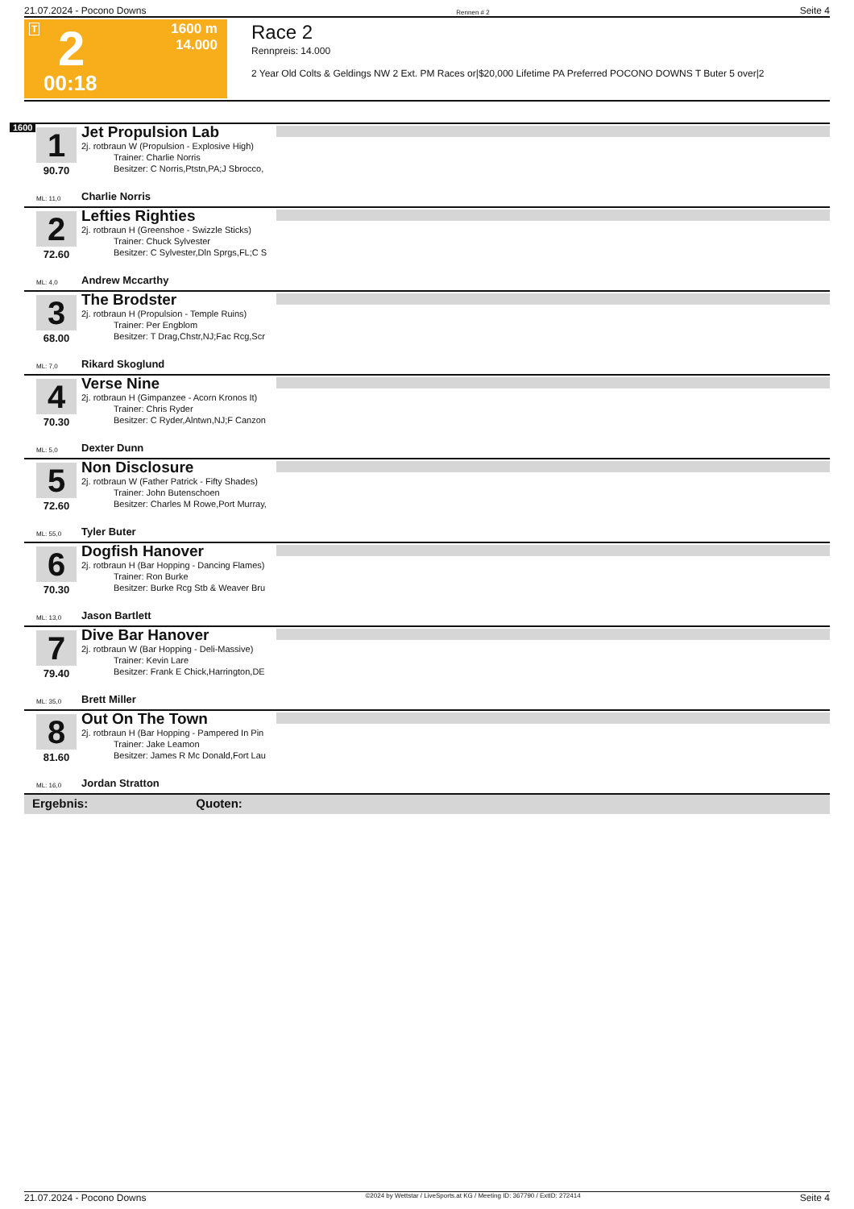21.07.2024 - Pocono Downs Rennen # 2 Seite 4
T 2
1600 m
14.000
00:18
Race 2
Rennpreis: 14.000
2 Year Old Colts & Geldings NW 2 Ext. PM Races or|$20,000 Lifetime PA Preferred POCONO DOWNS T Buter 5 over|2
1600
1
90.70
ML: 11,0
Jet Propulsion Lab
2j. rotbraun W (Propulsion - Explosive High)
Trainer: Charlie Norris
Besitzer: C Norris,Ptstn,PA;J Sbrocco,
Charlie Norris
2
72.60
ML: 4,0
Lefties Righties
2j. rotbraun H (Greenshoe - Swizzle Sticks)
Trainer: Chuck Sylvester
Besitzer: C Sylvester,Dln Sprgs,FL;C S
Andrew Mccarthy
3
68.00
ML: 7,0
The Brodster
2j. rotbraun H (Propulsion - Temple Ruins)
Trainer: Per Engblom
Besitzer: T Drag,Chstr,NJ;Fac Rcg,Scr
Rikard Skoglund
4
70.30
ML: 5,0
Verse Nine
2j. rotbraun H (Gimpanzee - Acorn Kronos It)
Trainer: Chris Ryder
Besitzer: C Ryder,Alntwn,NJ;F Canzon
Dexter Dunn
5
72.60
ML: 55,0
Non Disclosure
2j. rotbraun W (Father Patrick - Fifty Shades)
Trainer: John Butenschoen
Besitzer: Charles M Rowe,Port Murray,
Tyler Buter
6
70.30
ML: 13,0
Dogfish Hanover
2j. rotbraun H (Bar Hopping - Dancing Flames)
Trainer: Ron Burke
Besitzer: Burke Rcg Stb & Weaver Bru
Jason Bartlett
7
79.40
ML: 35,0
Dive Bar Hanover
2j. rotbraun W (Bar Hopping - Deli-Massive)
Trainer: Kevin Lare
Besitzer: Frank E Chick,Harrington,DE
Brett Miller
8
81.60
ML: 16,0
Out On The Town
2j. rotbraun H (Bar Hopping - Pampered In Pin
Trainer: Jake Leamon
Besitzer: James R Mc Donald,Fort Lau
Jordan Stratton
Ergebnis: Quoten:
21.07.2024 - Pocono Downs ©2024 by Wettstar / LiveSports.at KG / Meeting ID: 367790 / ExtID: 272414 Seite 4